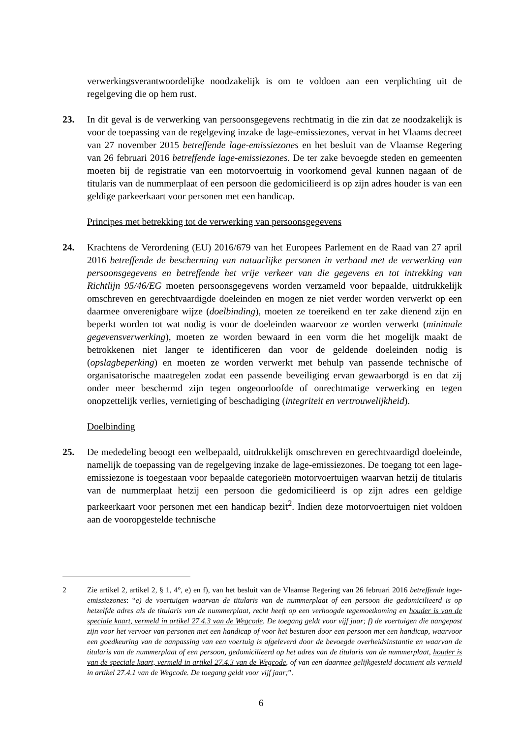verwerkingsverantwoordelijke noodzakelijk is om te voldoen aan een verplichting uit de regelgeving die op hem rust.
23. In dit geval is de verwerking van persoonsgegevens rechtmatig in die zin dat ze noodzakelijk is voor de toepassing van de regelgeving inzake de lage-emissiezones, vervat in het Vlaams decreet van 27 november 2015 betreffende lage-emissiezones en het besluit van de Vlaamse Regering van 26 februari 2016 betreffende lage-emissiezones. De ter zake bevoegde steden en gemeenten moeten bij de registratie van een motorvoertuig in voorkomend geval kunnen nagaan of de titularis van de nummerplaat of een persoon die gedomicilieerd is op zijn adres houder is van een geldige parkeerkaart voor personen met een handicap.
Principes met betrekking tot de verwerking van persoonsgegevens
24. Krachtens de Verordening (EU) 2016/679 van het Europees Parlement en de Raad van 27 april 2016 betreffende de bescherming van natuurlijke personen in verband met de verwerking van persoonsgegevens en betreffende het vrije verkeer van die gegevens en tot intrekking van Richtlijn 95/46/EG moeten persoonsgegevens worden verzameld voor bepaalde, uitdrukkelijk omschreven en gerechtvaardigde doeleinden en mogen ze niet verder worden verwerkt op een daarmee onverenigbare wijze (doelbinding), moeten ze toereikend en ter zake dienend zijn en beperkt worden tot wat nodig is voor de doeleinden waarvoor ze worden verwerkt (minimale gegevensverwerking), moeten ze worden bewaard in een vorm die het mogelijk maakt de betrokkenen niet langer te identificeren dan voor de geldende doeleinden nodig is (opslagbeperking) en moeten ze worden verwerkt met behulp van passende technische of organisatorische maatregelen zodat een passende beveiliging ervan gewaarborgd is en dat zij onder meer beschermd zijn tegen ongeoorloofde of onrechtmatige verwerking en tegen onopzettelijk verlies, vernietiging of beschadiging (integriteit en vertrouwelijkheid).
Doelbinding
25. De mededeling beoogt een welbepaald, uitdrukkelijk omschreven en gerechtvaardigd doeleinde, namelijk de toepassing van de regelgeving inzake de lage-emissiezones. De toegang tot een lage-emissiezone is toegestaan voor bepaalde categorieën motorvoertuigen waarvan hetzij de titularis van de nummerplaat hetzij een persoon die gedomicilieerd is op zijn adres een geldige parkeerkaart voor personen met een handicap bezit<sup>2</sup>. Indien deze motorvoertuigen niet voldoen aan de vooropgestelde technische
2 Zie artikel 2, artikel 2, § 1, 4°, e) en f), van het besluit van de Vlaamse Regering van 26 februari 2016 betreffende lage-emissiezones: “e) de voertuigen waarvan de titularis van de nummerplaat of een persoon die gedomicilieerd is op hetzelfde adres als de titularis van de nummerplaat, recht heeft op een verhoogde tegemoetkoming en houder is van de speciale kaart, vermeld in artikel 27.4.3 van de Wegcode. De toegang geldt voor vijf jaar; f) de voertuigen die aangepast zijn voor het vervoer van personen met een handicap of voor het besturen door een persoon met een handicap, waarvoor een goedkeuring van de aanpassing van een voertuig is afgeleverd door de bevoegde overheidsinstantie en waarvan de titularis van de nummerplaat of een persoon, gedomicilieerd op het adres van de titularis van de nummerplaat, houder is van de speciale kaart, vermeld in artikel 27.4.3 van de Wegcode, of van een daarmee gelijkgesteld document als vermeld in artikel 27.4.1 van de Wegcode. De toegang geldt voor vijf jaar;”.
6